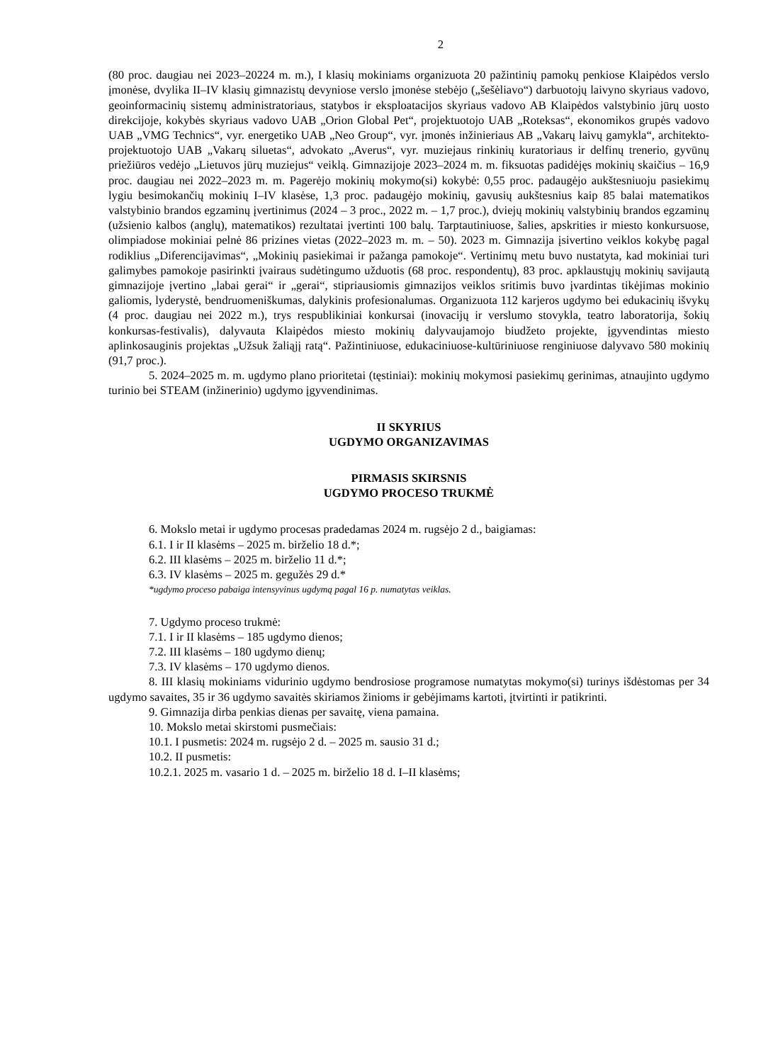2
(80 proc. daugiau nei 2023–20224 m. m.), I klasių mokiniams organizuota 20 pažintinių pamokų penkiose Klaipėdos verslo įmonėse, dvylika II–IV klasių gimnazistų devyniose verslo įmonėse stebėjo („šešėliavo“) darbuotojų laivyno skyriaus vadovo, geoinformacinių sistemų administratoriaus, statybos ir eksploatacijos skyriaus vadovo AB Klaipėdos valstybinio jūrų uosto direkcijoje, kokybės skyriaus vadovo UAB „Orion Global Pet“, projektuotojo UAB „Roteksas“, ekonomikos grupės vadovo UAB „VMG Technics“, vyr. energetiko UAB „Neo Group“, vyr. įmonės inžinieriaus AB „Vakarų laivų gamykla“, architekto-projektuotojo UAB „Vakarų siluetas“, advokato „Averus“, vyr. muziejaus rinkinių kuratoriaus ir delfinų trenerio, gyvūnų priežiūros vedėjo „Lietuvos jūrų muziejus“ veiklą. Gimnazijoje 2023–2024 m. m. fiksuotas padidėjęs mokinių skaičius – 16,9 proc. daugiau nei 2022–2023 m. m. Pagerėjo mokinių mokymo(si) kokybė: 0,55 proc. padaugėjo aukštesniuoju pasiekimų lygiu besimokančių mokinių I–IV klasėse, 1,3 proc. padaugėjo mokinių, gavusių aukštesnius kaip 85 balai matematikos valstybinio brandos egzaminų įvertinimus (2024 – 3 proc., 2022 m. – 1,7 proc.), dviejų mokinių valstybinių brandos egzaminų (užsienio kalbos (anglų), matematikos) rezultatai įvertinti 100 balų. Tarptautiniuose, šalies, apskrities ir miesto konkursuose, olimpiadose mokiniai pelnė 86 prizines vietas (2022–2023 m. m. – 50). 2023 m. Gimnazija įsivertino veiklos kokybę pagal rodiklius „Diferencijavimas“, „Mokinių pasiekimai ir pažanga pamokoje“. Vertinimų metu buvo nustatyta, kad mokiniai turi galimybes pamokoje pasirinkti įvairaus sudėtingumo užduotis (68 proc. respondentų), 83 proc. apklaustųjų mokinių savijautą gimnazijoje įvertino „labai gerai“ ir „gerai“, stipriausiomis gimnazijos veiklos sritimis buvo įvardintas tikėjimas mokinio galiomis, lyderystė, bendruomeniškumas, dalykinis profesionalumas. Organizuota 112 karjeros ugdymo bei edukacinių išvykų (4 proc. daugiau nei 2022 m.), trys respublikiniai konkursai (inovacijų ir verslumo stovykla, teatro laboratorija, šokių konkursas-festivalis), dalyvauta Klaipėdos miesto mokinių dalyvaujamojo biudžeto projekte, įgyvendintas miesto aplinkosauginis projektas „Užsuk žaliąjį ratą“. Pažintiniuose, edukaciniuose-kultūriniuose renginiuose dalyvavo 580 mokinių (91,7 proc.).
5. 2024–2025 m. m. ugdymo plano prioritetai (tęstiniai): mokinių mokymosi pasiekimų gerinimas, atnaujinto ugdymo turinio bei STEAM (inžinerinio) ugdymo įgyvendinimas.
II SKYRIUS
UGDYMO ORGANIZAVIMAS
PIRMASIS SKIRSNIS
UGDYMO PROCESO TRUKMĖ
6. Mokslo metai ir ugdymo procesas pradedamas 2024 m. rugsėjo 2 d., baigiamas:
6.1. I ir II klasėms – 2025 m. birželio 18 d.*;
6.2. III klasėms – 2025 m. birželio 11 d.*;
6.3. IV klasėms – 2025 m. gegužės 29 d.*
*ugdymo proceso pabaiga intensyvinus ugdymą pagal 16 p. numatytas veiklas.
7. Ugdymo proceso trukmė:
7.1. I ir II klasėms – 185 ugdymo dienos;
7.2. III klasėms – 180 ugdymo dienų;
7.3. IV klasėms – 170 ugdymo dienos.
8. III klasių mokiniams vidurinio ugdymo bendrosiose programose numatytas mokymo(si) turinys išdėstomas per 34 ugdymo savaites, 35 ir 36 ugdymo savaitės skiriamos žinioms ir gebėjimams kartoti, įtvirtinti ir patikrinti.
9. Gimnazija dirba penkias dienas per savaitę, viena pamaina.
10. Mokslo metai skirstomi pusmečiais:
10.1. I pusmetis: 2024 m. rugsėjo 2 d. – 2025 m. sausio 31 d.;
10.2. II pusmetis:
10.2.1. 2025 m. vasario 1 d. – 2025 m. birželio 18 d. I–II klasėms;